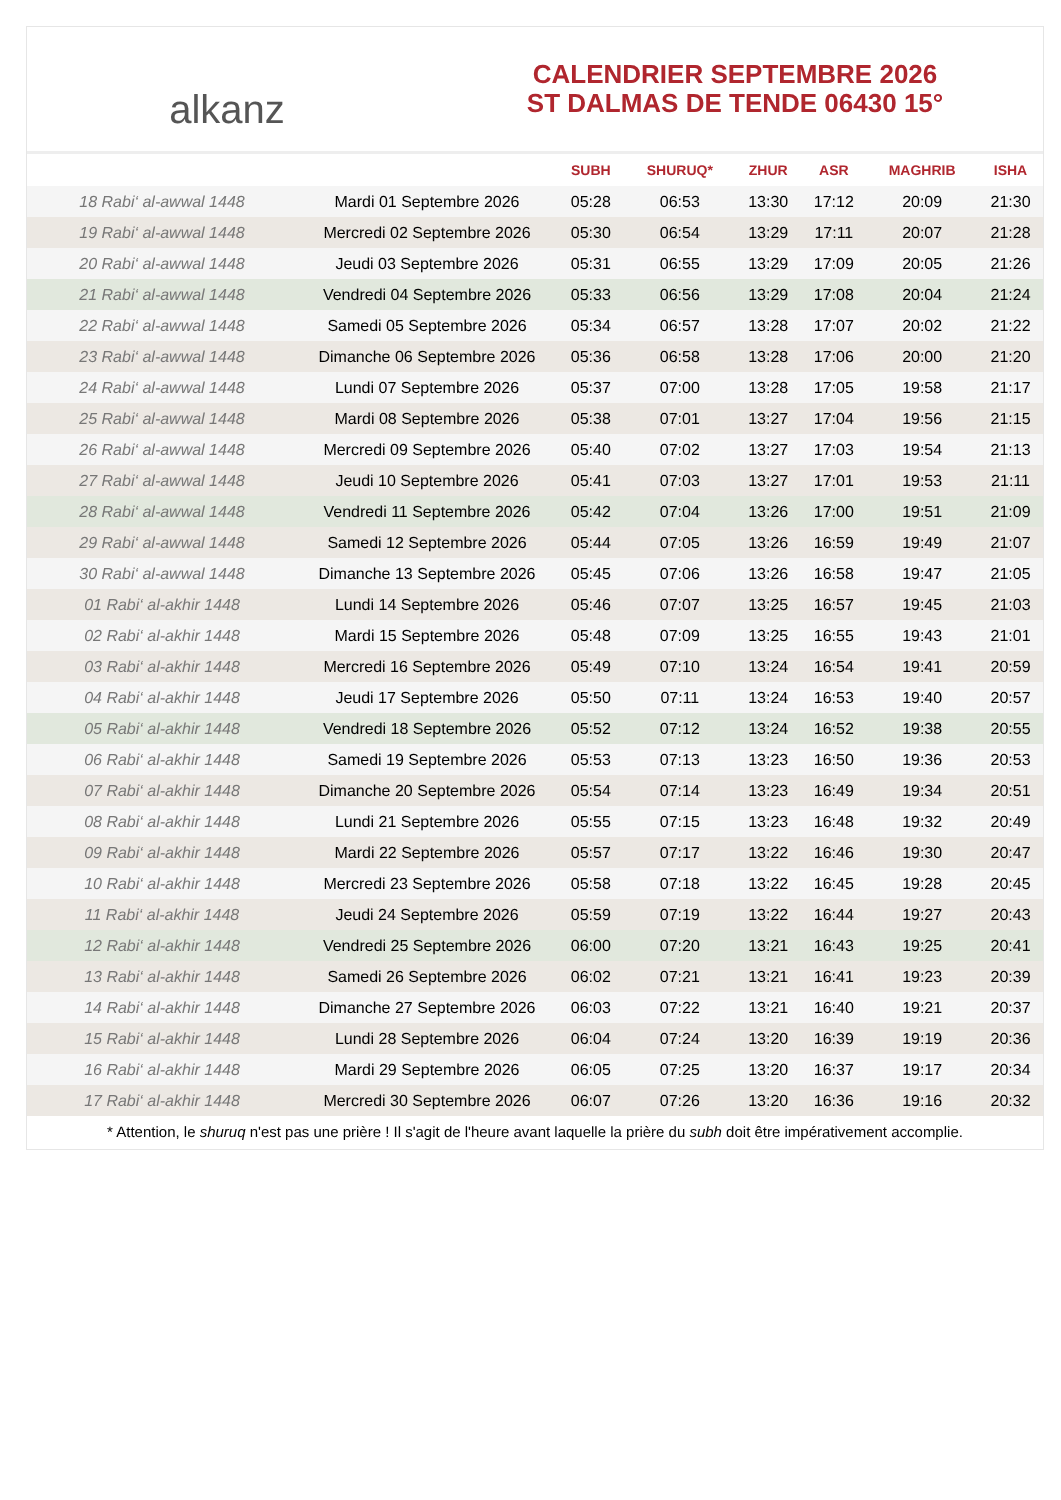alkanz
CALENDRIER SEPTEMBRE 2026
ST DALMAS DE TENDE 06430 15°
| | | SUBH | SHURUQ* | ZHUR | ASR | MAGHRIB | ISHA |
| --- | --- | --- | --- | --- | --- | --- | --- |
| 18 Rabi‘ al-awwal 1448 | Mardi 01 Septembre 2026 | 05:28 | 06:53 | 13:30 | 17:12 | 20:09 | 21:30 |
| 19 Rabi‘ al-awwal 1448 | Mercredi 02 Septembre 2026 | 05:30 | 06:54 | 13:29 | 17:11 | 20:07 | 21:28 |
| 20 Rabi‘ al-awwal 1448 | Jeudi 03 Septembre 2026 | 05:31 | 06:55 | 13:29 | 17:09 | 20:05 | 21:26 |
| 21 Rabi‘ al-awwal 1448 | Vendredi 04 Septembre 2026 | 05:33 | 06:56 | 13:29 | 17:08 | 20:04 | 21:24 |
| 22 Rabi‘ al-awwal 1448 | Samedi 05 Septembre 2026 | 05:34 | 06:57 | 13:28 | 17:07 | 20:02 | 21:22 |
| 23 Rabi‘ al-awwal 1448 | Dimanche 06 Septembre 2026 | 05:36 | 06:58 | 13:28 | 17:06 | 20:00 | 21:20 |
| 24 Rabi‘ al-awwal 1448 | Lundi 07 Septembre 2026 | 05:37 | 07:00 | 13:28 | 17:05 | 19:58 | 21:17 |
| 25 Rabi‘ al-awwal 1448 | Mardi 08 Septembre 2026 | 05:38 | 07:01 | 13:27 | 17:04 | 19:56 | 21:15 |
| 26 Rabi‘ al-awwal 1448 | Mercredi 09 Septembre 2026 | 05:40 | 07:02 | 13:27 | 17:03 | 19:54 | 21:13 |
| 27 Rabi‘ al-awwal 1448 | Jeudi 10 Septembre 2026 | 05:41 | 07:03 | 13:27 | 17:01 | 19:53 | 21:11 |
| 28 Rabi‘ al-awwal 1448 | Vendredi 11 Septembre 2026 | 05:42 | 07:04 | 13:26 | 17:00 | 19:51 | 21:09 |
| 29 Rabi‘ al-awwal 1448 | Samedi 12 Septembre 2026 | 05:44 | 07:05 | 13:26 | 16:59 | 19:49 | 21:07 |
| 30 Rabi‘ al-awwal 1448 | Dimanche 13 Septembre 2026 | 05:45 | 07:06 | 13:26 | 16:58 | 19:47 | 21:05 |
| 01 Rabi‘ al-akhir 1448 | Lundi 14 Septembre 2026 | 05:46 | 07:07 | 13:25 | 16:57 | 19:45 | 21:03 |
| 02 Rabi‘ al-akhir 1448 | Mardi 15 Septembre 2026 | 05:48 | 07:09 | 13:25 | 16:55 | 19:43 | 21:01 |
| 03 Rabi‘ al-akhir 1448 | Mercredi 16 Septembre 2026 | 05:49 | 07:10 | 13:24 | 16:54 | 19:41 | 20:59 |
| 04 Rabi‘ al-akhir 1448 | Jeudi 17 Septembre 2026 | 05:50 | 07:11 | 13:24 | 16:53 | 19:40 | 20:57 |
| 05 Rabi‘ al-akhir 1448 | Vendredi 18 Septembre 2026 | 05:52 | 07:12 | 13:24 | 16:52 | 19:38 | 20:55 |
| 06 Rabi‘ al-akhir 1448 | Samedi 19 Septembre 2026 | 05:53 | 07:13 | 13:23 | 16:50 | 19:36 | 20:53 |
| 07 Rabi‘ al-akhir 1448 | Dimanche 20 Septembre 2026 | 05:54 | 07:14 | 13:23 | 16:49 | 19:34 | 20:51 |
| 08 Rabi‘ al-akhir 1448 | Lundi 21 Septembre 2026 | 05:55 | 07:15 | 13:23 | 16:48 | 19:32 | 20:49 |
| 09 Rabi‘ al-akhir 1448 | Mardi 22 Septembre 2026 | 05:57 | 07:17 | 13:22 | 16:46 | 19:30 | 20:47 |
| 10 Rabi‘ al-akhir 1448 | Mercredi 23 Septembre 2026 | 05:58 | 07:18 | 13:22 | 16:45 | 19:28 | 20:45 |
| 11 Rabi‘ al-akhir 1448 | Jeudi 24 Septembre 2026 | 05:59 | 07:19 | 13:22 | 16:44 | 19:27 | 20:43 |
| 12 Rabi‘ al-akhir 1448 | Vendredi 25 Septembre 2026 | 06:00 | 07:20 | 13:21 | 16:43 | 19:25 | 20:41 |
| 13 Rabi‘ al-akhir 1448 | Samedi 26 Septembre 2026 | 06:02 | 07:21 | 13:21 | 16:41 | 19:23 | 20:39 |
| 14 Rabi‘ al-akhir 1448 | Dimanche 27 Septembre 2026 | 06:03 | 07:22 | 13:21 | 16:40 | 19:21 | 20:37 |
| 15 Rabi‘ al-akhir 1448 | Lundi 28 Septembre 2026 | 06:04 | 07:24 | 13:20 | 16:39 | 19:19 | 20:36 |
| 16 Rabi‘ al-akhir 1448 | Mardi 29 Septembre 2026 | 06:05 | 07:25 | 13:20 | 16:37 | 19:17 | 20:34 |
| 17 Rabi‘ al-akhir 1448 | Mercredi 30 Septembre 2026 | 06:07 | 07:26 | 13:20 | 16:36 | 19:16 | 20:32 |
* Attention, le shuruq n'est pas une prière ! Il s'agit de l'heure avant laquelle la prière du subh doit être impérativement accomplie.